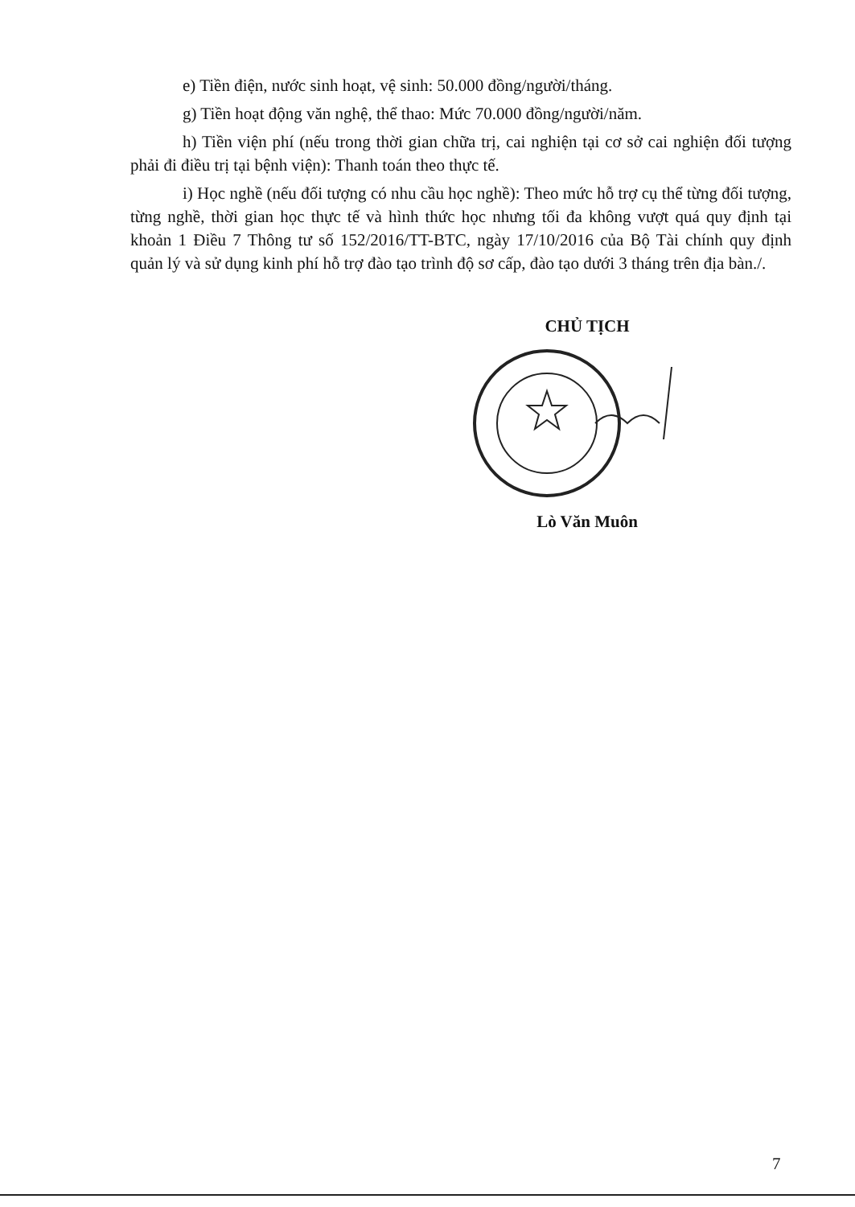e) Tiền điện, nước sinh hoạt, vệ sinh: 50.000 đồng/người/tháng.
g) Tiền hoạt động văn nghệ, thể thao: Mức 70.000 đồng/người/năm.
h) Tiền viện phí (nếu trong thời gian chữa trị, cai nghiện tại cơ sở cai nghiện đối tượng phải đi điều trị tại bệnh viện): Thanh toán theo thực tế.
i) Học nghề (nếu đối tượng có nhu cầu học nghề): Theo mức hỗ trợ cụ thể từng đối tượng, từng nghề, thời gian học thực tế và hình thức học nhưng tối đa không vượt quá quy định tại khoản 1 Điều 7 Thông tư số 152/2016/TT-BTC, ngày 17/10/2016 của Bộ Tài chính quy định quản lý và sử dụng kinh phí hỗ trợ đào tạo trình độ sơ cấp, đào tạo dưới 3 tháng trên địa bàn./.
CHỦ TỊCH
Lò Văn Muôn
7